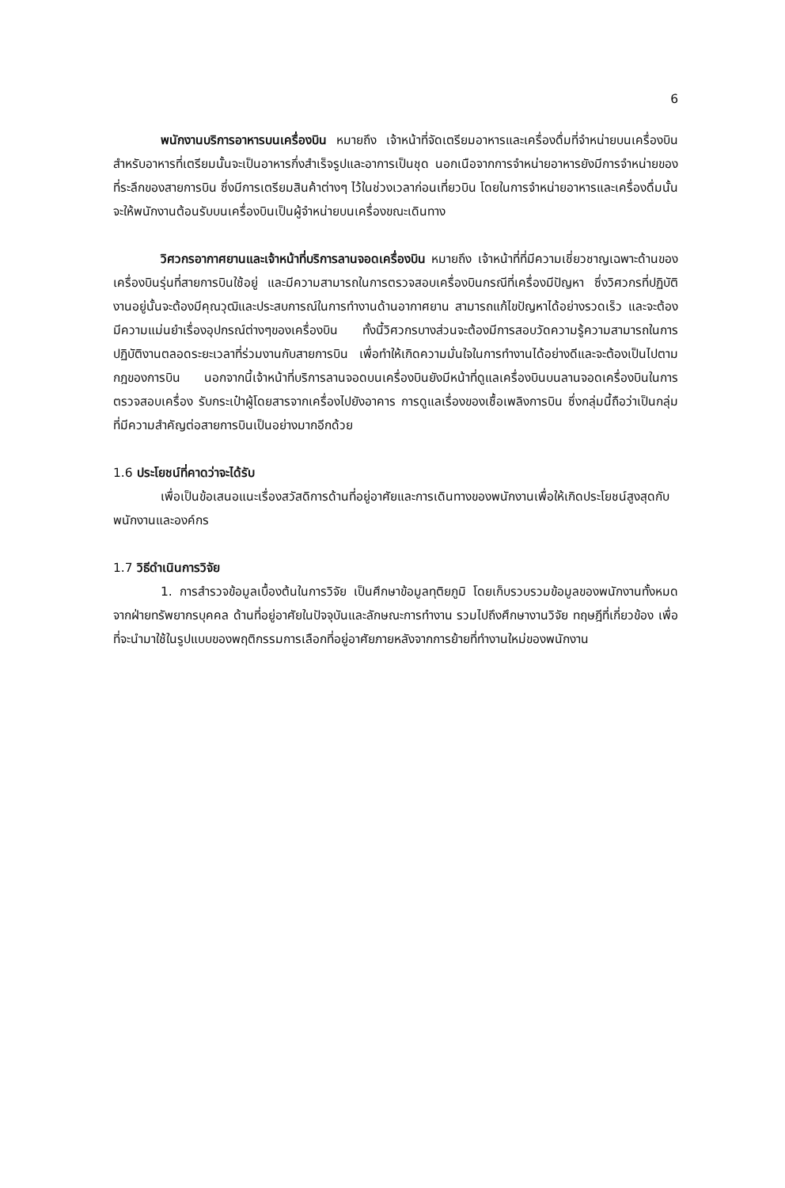6
พนักงานบริการอาหารบนเครื่องบิน หมายถึง เจ้าหน้าที่จัดเตรียมอาหารและเครื่องดื่มที่จำหน่ายบนเครื่องบิน สำหรับอาหารที่เตรียมนั้นจะเป็นอาหารกึ่งสำเร็จรูปและอาการเป็นชุด นอกเนือจากการจำหน่ายอาหารยังมีการจำหน่ายของที่ระลึกของสายการบิน ซึ่งมีการเตรียมสินค้าต่างๆ ไว้ในช่วงเวลาก่อนเที่ยวบิน โดยในการจำหน่ายอาหารและเครื่องดื่มนั้นจะให้พนักงานต้อนรับบนเครื่องบินเป็นผู้จำหน่ายบนเครื่องขณะเดินทาง
วิศวกรอากาศยานและเจ้าหน้าที่บริการลานจอดเครื่องบิน หมายถึง เจ้าหน้าที่ที่มีความเชี่ยวชาญเฉพาะด้านของเครื่องบินรุ่นที่สายการบินใช้อยู่ และมีความสามารถในการตรวจสอบเครื่องบินกรณีที่เครื่องมีปัญหา ซึ่งวิศวกรที่ปฏิบัติงานอยู่นั้นจะต้องมีคุณวุฒิและประสบการณ์ในการทำงานด้านอากาศยาน สามารถแก้ไขปัญหาได้อย่างรวดเร็ว และจะต้องมีความแม่นยำเรื่องอุปกรณ์ต่างๆของเครื่องบิน ทั้งนี้วิศวกรบางส่วนจะต้องมีการสอบวัดความรู้ความสามารถในการปฏิบัติงานตลอดระยะเวลาที่ร่วมงานกับสายการบิน เพื่อทำให้เกิดความมั่นใจในการทำงานได้อย่างดีและจะต้องเป็นไปตามกฎของการบิน นอกจากนี้เจ้าหน้าที่บริการลานจอดบนเครื่องบินยังมีหน้าที่ดูแลเครื่องบินบนลานจอดเครื่องบินในการตรวจสอบเครื่อง รับกระเป๋าผู้โดยสารจากเครื่องไปยังอาคาร การดูแลเรื่องของเชื้อเพลิงการบิน ซึ่งกลุ่มนี้ถือว่าเป็นกลุ่มที่มีความสำคัญต่อสายการบินเป็นอย่างมากอีกด้วย
1.6 ประโยชน์ที่คาดว่าจะได้รับ
เพื่อเป็นข้อเสนอแนะเรื่องสวัสดิการด้านที่อยู่อาศัยและการเดินทางของพนักงานเพื่อให้เกิดประโยชน์สูงสุดกับพนักงานและองค์กร
1.7 วิธีดำเนินการวิจัย
1. การสำรวจข้อมูลเบื้องต้นในการวิจัย เป็นศึกษาข้อมูลทุติยภูมิ โดยเก็บรวบรวมข้อมูลของพนักงานทั้งหมดจากฝ่ายทรัพยากรบุคคล ด้านที่อยู่อาศัยในปัจจุบันและลักษณะการทำงาน รวมไปถึงศึกษางานวิจัย ทฤษฎีที่เกี่ยวข้อง เพื่อที่จะนำมาใช้ในรูปแบบของพฤติกรรมการเลือกที่อยู่อาศัยภายหลังจากการย้ายที่ทำงานใหม่ของพนักงาน